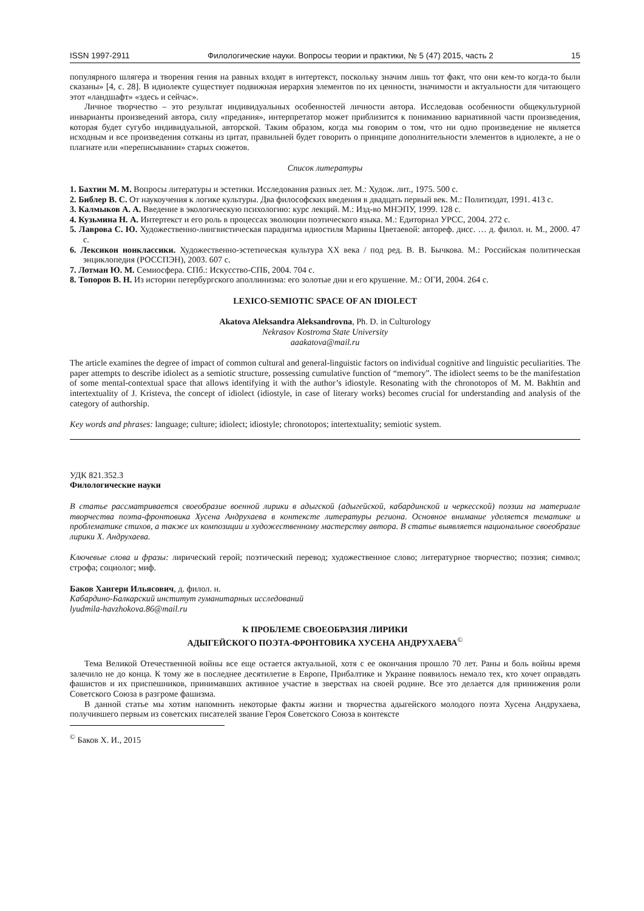ISSN 1997-2911 Филологические науки. Вопросы теории и практики, № 5 (47) 2015, часть 2 15
популярного шлягера и творения гения на равных входят в интертекст, поскольку значим лишь тот факт, что они кем-то когда-то были сказаны» [4, с. 28]. В идиолекте существует подвижная иерархия элементов по их ценности, значимости и актуальности для читающего этот «ландшафт» «здесь и сейчас».
Личное творчество – это результат индивидуальных особенностей личности автора. Исследовав особенности общекультурной инварианты произведений автора, силу «предания», интерпретатор может приблизится к пониманию вариативной части произведения, которая будет сугубо индивидуальной, авторской. Таким образом, когда мы говорим о том, что ни одно произведение не является исходным и все произведения сотканы из цитат, правильней будет говорить о принципе дополнительности элементов в идиолекте, а не о плагиате или «переписывании» старых сюжетов.
Список литературы
1. Бахтин М. М. Вопросы литературы и эстетики. Исследования разных лет. М.: Худож. лит., 1975. 500 с.
2. Библер В. С. От наукоучения к логике культуры. Два философских введения в двадцать первый век. М.: Политиздат, 1991. 413 с.
3. Калмыков А. А. Введение в экологическую психологию: курс лекций. М.: Изд-во МНЭПУ, 1999. 128 с.
4. Кузьмина Н. А. Интертекст и его роль в процессах эволюции поэтического языка. М.: Едиториал УРСС, 2004. 272 с.
5. Лаврова С. Ю. Художественно-лингвистическая парадигма идиостиля Марины Цветаевой: автореф. дисс. … д. филол. н. М., 2000. 47 с.
6. Лексикон нонклассики. Художественно-эстетическая культура XX века / под ред. В. В. Бычкова. М.: Российская политическая энциклопедия (РОССПЭН), 2003. 607 с.
7. Лотман Ю. М. Семиосфера. СПб.: Искусство-СПБ, 2004. 704 с.
8. Топоров В. Н. Из истории петербургского аполлинизма: его золотые дни и его крушение. М.: ОГИ, 2004. 264 с.
LEXICO-SEMIOTIC SPACE OF AN IDIOLECT
Akatova Aleksandra Aleksandrovna, Ph. D. in Culturology
Nekrasov Kostroma State University
aaakatova@mail.ru
The article examines the degree of impact of common cultural and general-linguistic factors on individual cognitive and linguistic peculiarities. The paper attempts to describe idiolect as a semiotic structure, possessing cumulative function of “memory”. The idiolect seems to be the manifestation of some mental-contextual space that allows identifying it with the author’s idiostyle. Resonating with the chronotopos of M. M. Bakhtin and intertextuality of J. Kristeva, the concept of idiolect (idiostyle, in case of literary works) becomes crucial for understanding and analysis of the category of authorship.
Key words and phrases: language; culture; idiolect; idiostyle; chronotopos; intertextuality; semiotic system.
УДК 821.352.3
Филологические науки
В статье рассматривается своеобразие военной лирики в адыгской (адыгейской, кабардинской и черкесской) поэзии на материале творчества поэта-фронтовика Хусена Андрухаева в контексте литературы региона. Основное внимание уделяется тематике и проблематике стихов, а также их композиции и художественному мастерству автора. В статье выявляется национальное своеобразие лирики Х. Андрухаева.
Ключевые слова и фразы: лирический герой; поэтический перевод; художественное слово; литературное творчество; поэзия; символ; строфа; социолог; миф.
Баков Хангери Ильясович, д. филол. н.
Кабардино-Балкарский институт гуманитарных исследований
lyudmila-havzhokova.86@mail.ru
К ПРОБЛЕМЕ СВОЕОБРАЗИЯ ЛИРИКИ
АДЫГЕЙСКОГО ПОЭТА-ФРОНТОВИКА ХУСЕНА АНДРУХАЕВА<sup>©</sup>
Тема Великой Отечественной войны все еще остается актуальной, хотя с ее окончания прошло 70 лет. Раны и боль войны время залечило не до конца. К тому же в последнее десятилетие в Европе, Прибалтике и Украине появилось немало тех, кто хочет оправдать фашистов и их приспешников, принимавших активное участие в зверствах на своей родине. Все это делается для принижения роли Советского Союза в разгроме фашизма.
В данной статье мы хотим напомнить некоторые факты жизни и творчества адыгейского молодого поэта Хусена Андрухаева, получившего первым из советских писателей звание Героя Советского Союза в контексте
<sup>©</sup> Баков Х. И., 2015